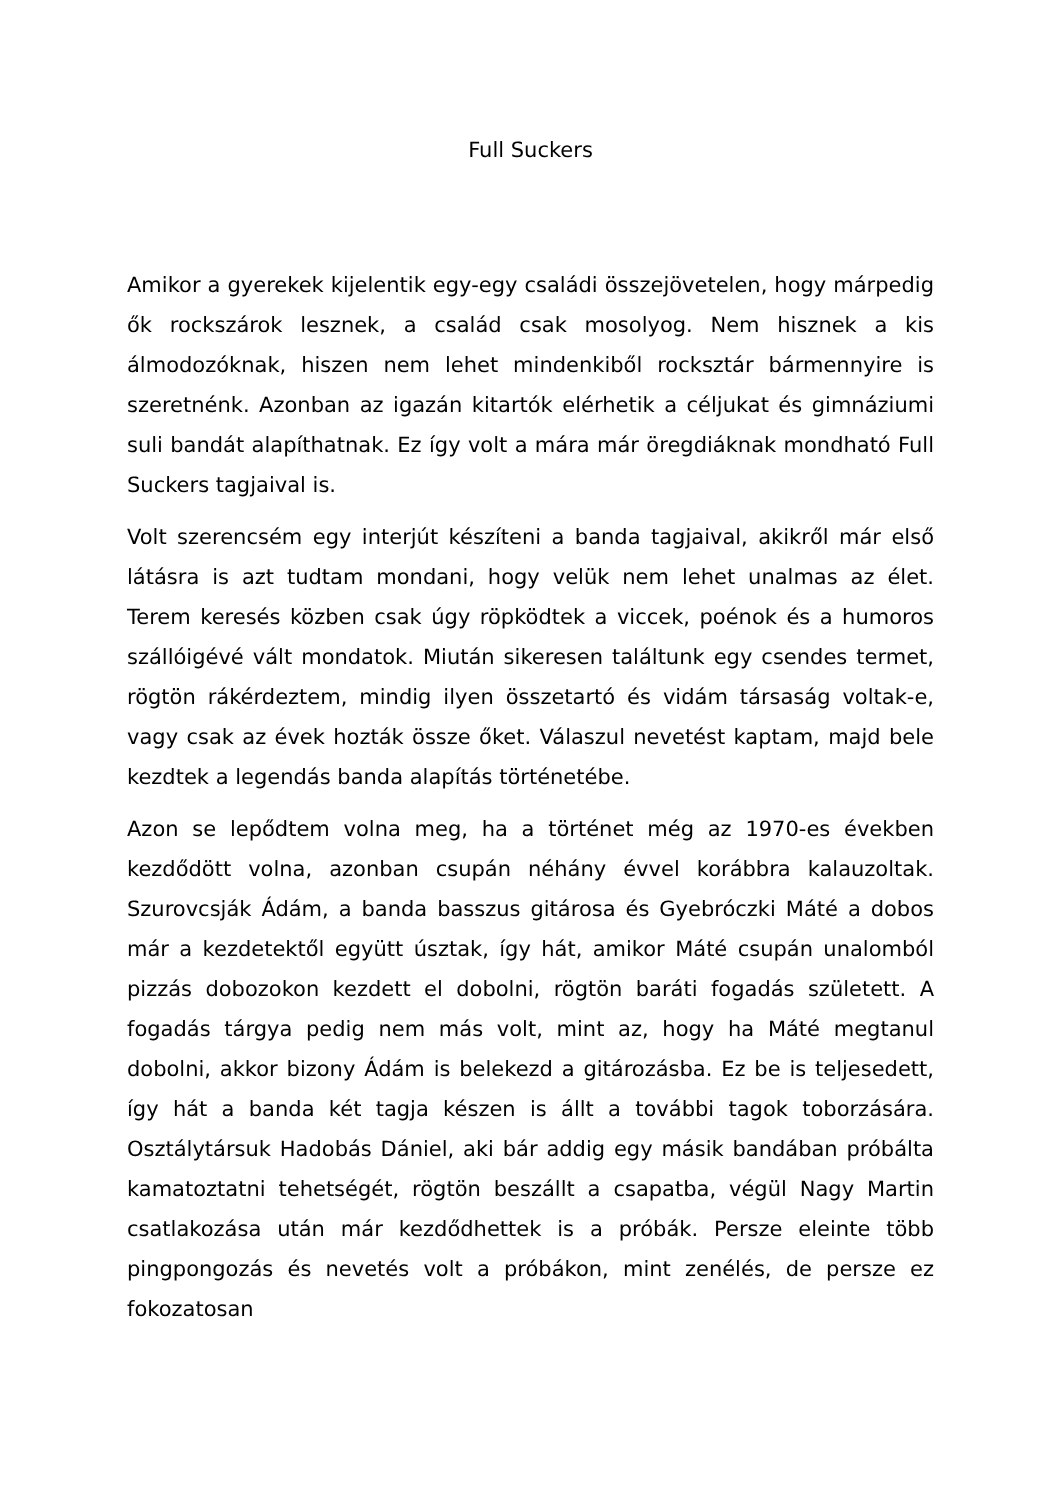Full Suckers
Amikor a gyerekek kijelentik egy-egy családi összejövetelen, hogy márpedig ők rockszárok lesznek, a család csak mosolyog. Nem hisznek a kis álmodozóknak, hiszen nem lehet mindenkiből rocksztár bármennyire is szeretnénk. Azonban az igazán kitartók elérhetik a céljukat és gimnáziumi suli bandát alapíthatnak. Ez így volt a mára már öregdiáknak mondható Full Suckers tagjaival is.
Volt szerencsém egy interjút készíteni a banda tagjaival, akikről már első látásra is azt tudtam mondani, hogy velük nem lehet unalmas az élet. Terem keresés közben csak úgy röpködtek a viccek, poénok és a humoros szállóigévé vált mondatok. Miután sikeresen találtunk egy csendes termet, rögtön rákérdeztem, mindig ilyen összetartó és vidám társaság voltak-e, vagy csak az évek hozták össze őket. Válaszul nevetést kaptam, majd bele kezdtek a legendás banda alapítás történetébe.
Azon se lepődtem volna meg, ha a történet még az 1970-es években kezdődött volna, azonban csupán néhány évvel korábbra kalauzoltak. Szurovcsják Ádám, a banda basszus gitárosa és Gyebróczki Máté a dobos már a kezdetektől együtt úsztak, így hát, amikor Máté csupán unalomból pizzás dobozokon kezdett el dobolni, rögtön baráti fogadás született. A fogadás tárgya pedig nem más volt, mint az, hogy ha Máté megtanul dobolni, akkor bizony Ádám is belekezd a gitározásba. Ez be is teljesedett, így hát a banda két tagja készen is állt a további tagok toborzására. Osztálytársuk Hadobás Dániel, aki bár addig egy másik bandában próbálta kamatoztatni tehetségét, rögtön beszállt a csapatba, végül Nagy Martin csatlakozása után már kezdődhettek is a próbák. Persze eleinte több pingpongozás és nevetés volt a próbákon, mint zenélés, de persze ez fokozatosan